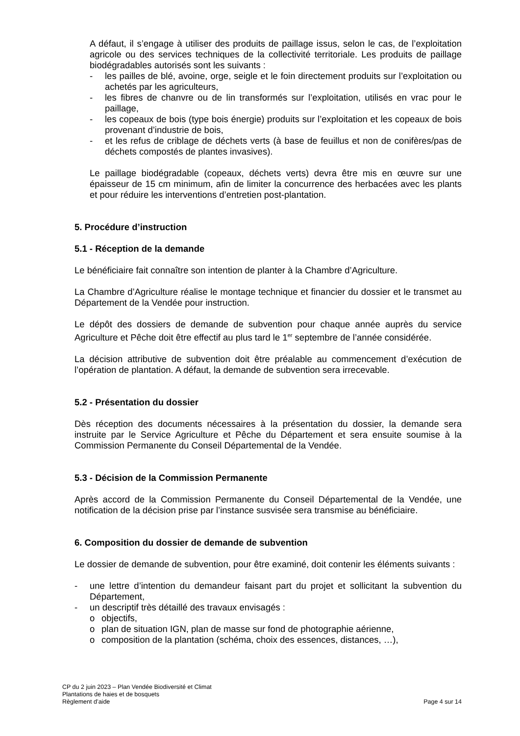A défaut, il s’engage à utiliser des produits de paillage issus, selon le cas, de l’exploitation agricole ou des services techniques de la collectivité territoriale. Les produits de paillage biodégradables autorisés sont les suivants :
- les pailles de blé, avoine, orge, seigle et le foin directement produits sur l’exploitation ou achetés par les agriculteurs,
- les fibres de chanvre ou de lin transformés sur l’exploitation, utilisés en vrac pour le paillage,
- les copeaux de bois (type bois énergie) produits sur l’exploitation et les copeaux de bois provenant d’industrie de bois,
- et les refus de criblage de déchets verts (à base de feuillus et non de conifères/pas de déchets compostés de plantes invasives).
Le paillage biodégradable (copeaux, déchets verts) devra être mis en œuvre sur une épaisseur de 15 cm minimum, afin de limiter la concurrence des herbacées avec les plants et pour réduire les interventions d’entretien post-plantation.
5. Procédure d’instruction
5.1 - Réception de la demande
Le bénéficiaire fait connaître son intention de planter à la Chambre d’Agriculture.
La Chambre d’Agriculture réalise le montage technique et financier du dossier et le transmet au Département de la Vendée pour instruction.
Le dépôt des dossiers de demande de subvention pour chaque année auprès du service Agriculture et Pêche doit être effectif au plus tard le 1<sup>er</sup> septembre de l’année considérée.
La décision attributive de subvention doit être préalable au commencement d’exécution de l’opération de plantation. A défaut, la demande de subvention sera irrecevable.
5.2 - Présentation du dossier
Dès réception des documents nécessaires à la présentation du dossier, la demande sera instruite par le Service Agriculture et Pêche du Département et sera ensuite soumise à la Commission Permanente du Conseil Départemental de la Vendée.
5.3 - Décision de la Commission Permanente
Après accord de la Commission Permanente du Conseil Départemental de la Vendée, une notification de la décision prise par l’instance susvisée sera transmise au bénéficiaire.
6. Composition du dossier de demande de subvention
Le dossier de demande de subvention, pour être examiné, doit contenir les éléments suivants :
- une lettre d’intention du demandeur faisant part du projet et sollicitant la subvention du Département,
- un descriptif très détaillé des travaux envisagés :
o objectifs,
o plan de situation IGN, plan de masse sur fond de photographie aérienne,
o composition de la plantation (schéma, choix des essences, distances, …),
CP du 2 juin 2023 – Plan Vendée Biodiversité et Climat
Plantations de haies et de bosquets
Règlement d’aide Page 4 sur 14